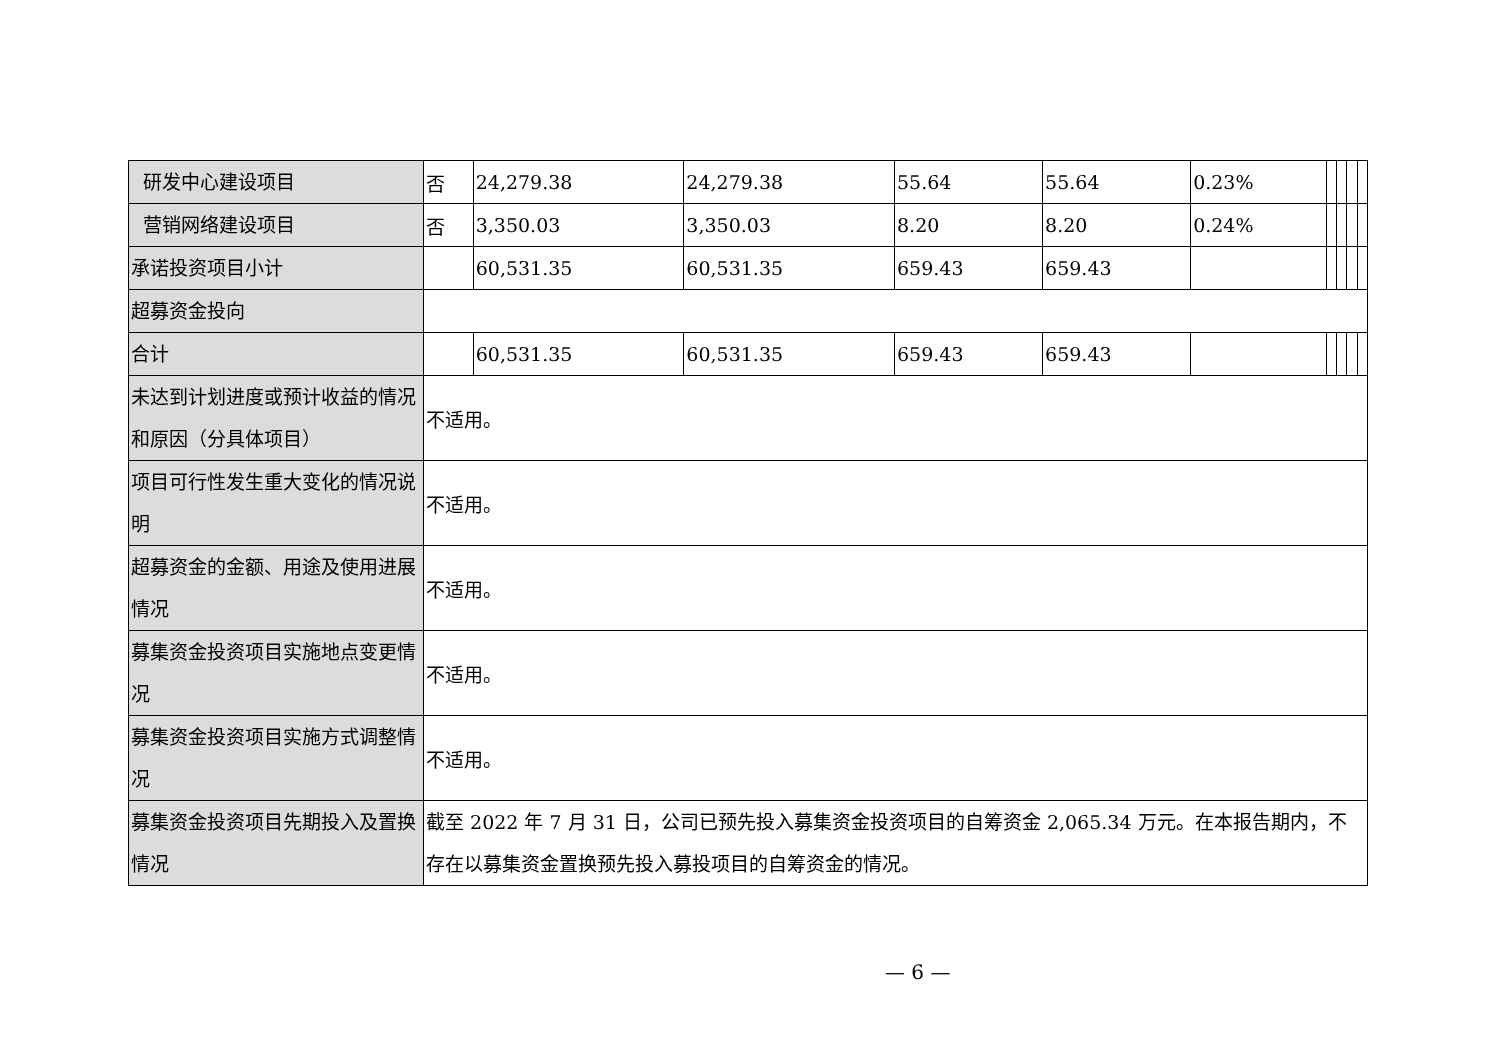| 研发中心建设项目 | 否 | 24,279.38 | 24,279.38 | 55.64 | 55.64 | 0.23% | | | | |
| 营销网络建设项目 | 否 | 3,350.03 | 3,350.03 | 8.20 | 8.20 | 0.24% | | | | |
| 承诺投资项目小计 | | 60,531.35 | 60,531.35 | 659.43 | 659.43 | | | | | |
| 超募资金投向 | | | | | | | | | | |
| 合计 | | 60,531.35 | 60,531.35 | 659.43 | 659.43 | | | | | |
| 未达到计划进度或预计收益的情况和原因（分具体项目） | 不适用。 | | | | | | | | | |
| 项目可行性发生重大变化的情况说明 | 不适用。 | | | | | | | | | |
| 超募资金的金额、用途及使用进展情况 | 不适用。 | | | | | | | | | |
| 募集资金投资项目实施地点变更情况 | 不适用。 | | | | | | | | | |
| 募集资金投资项目实施方式调整情况 | 不适用。 | | | | | | | | | |
| 募集资金投资项目先期投入及置换情况 | 截至 2022 年 7 月 31 日，公司已预先投入募集资金投资项目的自筹资金 2,065.34 万元。在本报告期内，不存在以募集资金置换预先投入募投项目的自筹资金的情况。 | | | | | | | | | |
— 6 —